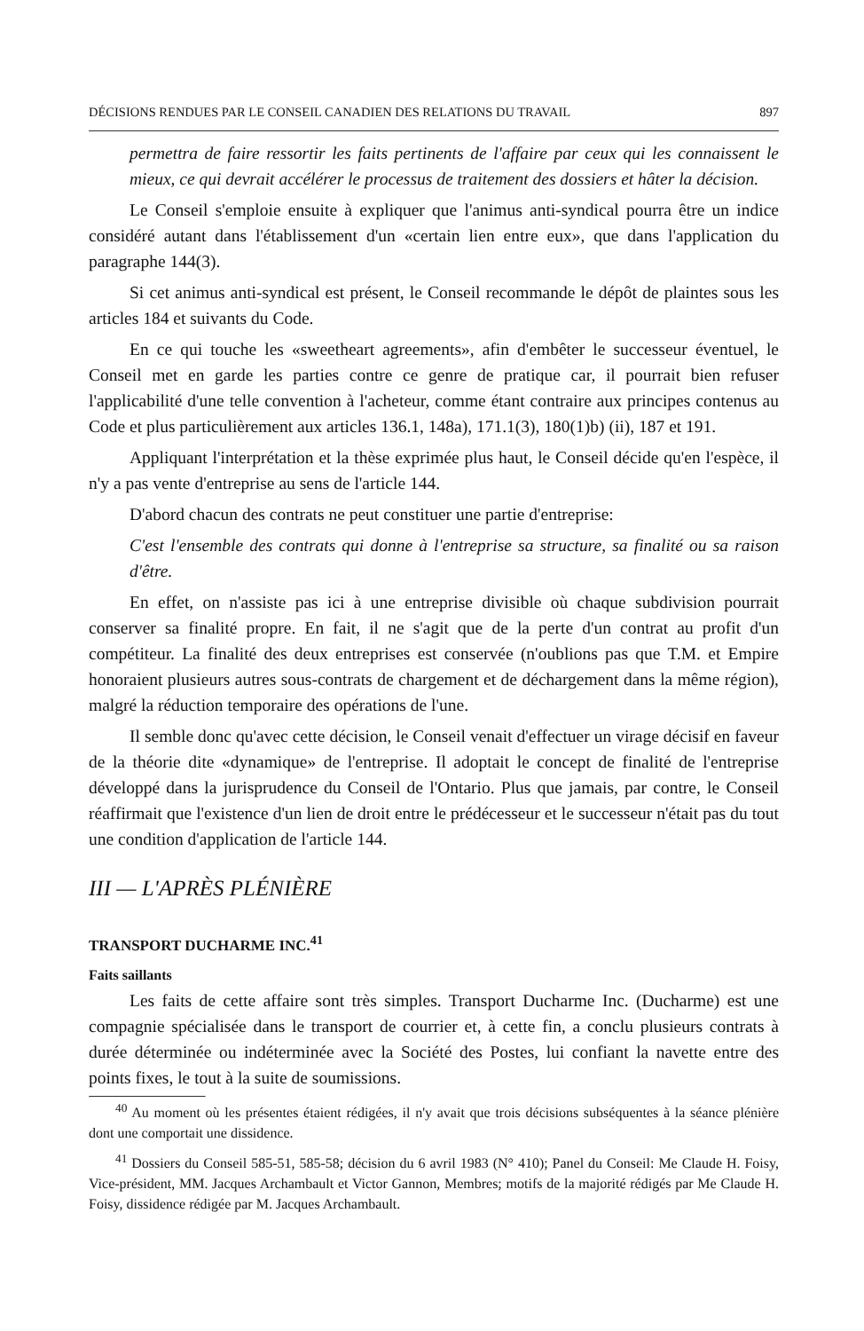DÉCISIONS RENDUES PAR LE CONSEIL CANADIEN DES RELATIONS DU TRAVAIL 897
permettra de faire ressortir les faits pertinents de l'affaire par ceux qui les connaissent le mieux, ce qui devrait accélérer le processus de traitement des dossiers et hâter la décision.
Le Conseil s'emploie ensuite à expliquer que l'animus anti-syndical pourra être un indice considéré autant dans l'établissement d'un «certain lien entre eux», que dans l'application du paragraphe 144(3).
Si cet animus anti-syndical est présent, le Conseil recommande le dépôt de plaintes sous les articles 184 et suivants du Code.
En ce qui touche les «sweetheart agreements», afin d'embêter le successeur éventuel, le Conseil met en garde les parties contre ce genre de pratique car, il pourrait bien refuser l'applicabilité d'une telle convention à l'acheteur, comme étant contraire aux principes contenus au Code et plus particulièrement aux articles 136.1, 148a), 171.1(3), 180(1)b) (ii), 187 et 191.
Appliquant l'interprétation et la thèse exprimée plus haut, le Conseil décide qu'en l'espèce, il n'y a pas vente d'entreprise au sens de l'article 144.
D'abord chacun des contrats ne peut constituer une partie d'entreprise:
C'est l'ensemble des contrats qui donne à l'entreprise sa structure, sa finalité ou sa raison d'être.
En effet, on n'assiste pas ici à une entreprise divisible où chaque subdivision pourrait conserver sa finalité propre. En fait, il ne s'agit que de la perte d'un contrat au profit d'un compétiteur. La finalité des deux entreprises est conservée (n'oublions pas que T.M. et Empire honoraient plusieurs autres sous-contrats de chargement et de déchargement dans la même région), malgré la réduction temporaire des opérations de l'une.
Il semble donc qu'avec cette décision, le Conseil venait d'effectuer un virage décisif en faveur de la théorie dite «dynamique» de l'entreprise. Il adoptait le concept de finalité de l'entreprise développé dans la jurisprudence du Conseil de l'Ontario. Plus que jamais, par contre, le Conseil réaffirmait que l'existence d'un lien de droit entre le prédécesseur et le successeur n'était pas du tout une condition d'application de l'article 144.
III — L'APRÈS PLÉNIÈRE
TRANSPORT DUCHARME INC.<sup>41</sup>
Faits saillants
Les faits de cette affaire sont très simples. Transport Ducharme Inc. (Ducharme) est une compagnie spécialisée dans le transport de courrier et, à cette fin, a conclu plusieurs contrats à durée déterminée ou indéterminée avec la Société des Postes, lui confiant la navette entre des points fixes, le tout à la suite de soumissions.
<sup>40</sup> Au moment où les présentes étaient rédigées, il n'y avait que trois décisions subséquentes à la séance plénière dont une comportait une dissidence.
<sup>41</sup> Dossiers du Conseil 585-51, 585-58; décision du 6 avril 1983 (N° 410); Panel du Conseil: Me Claude H. Foisy, Vice-président, MM. Jacques Archambault et Victor Gannon, Membres; motifs de la majorité rédigés par Me Claude H. Foisy, dissidence rédigée par M. Jacques Archambault.